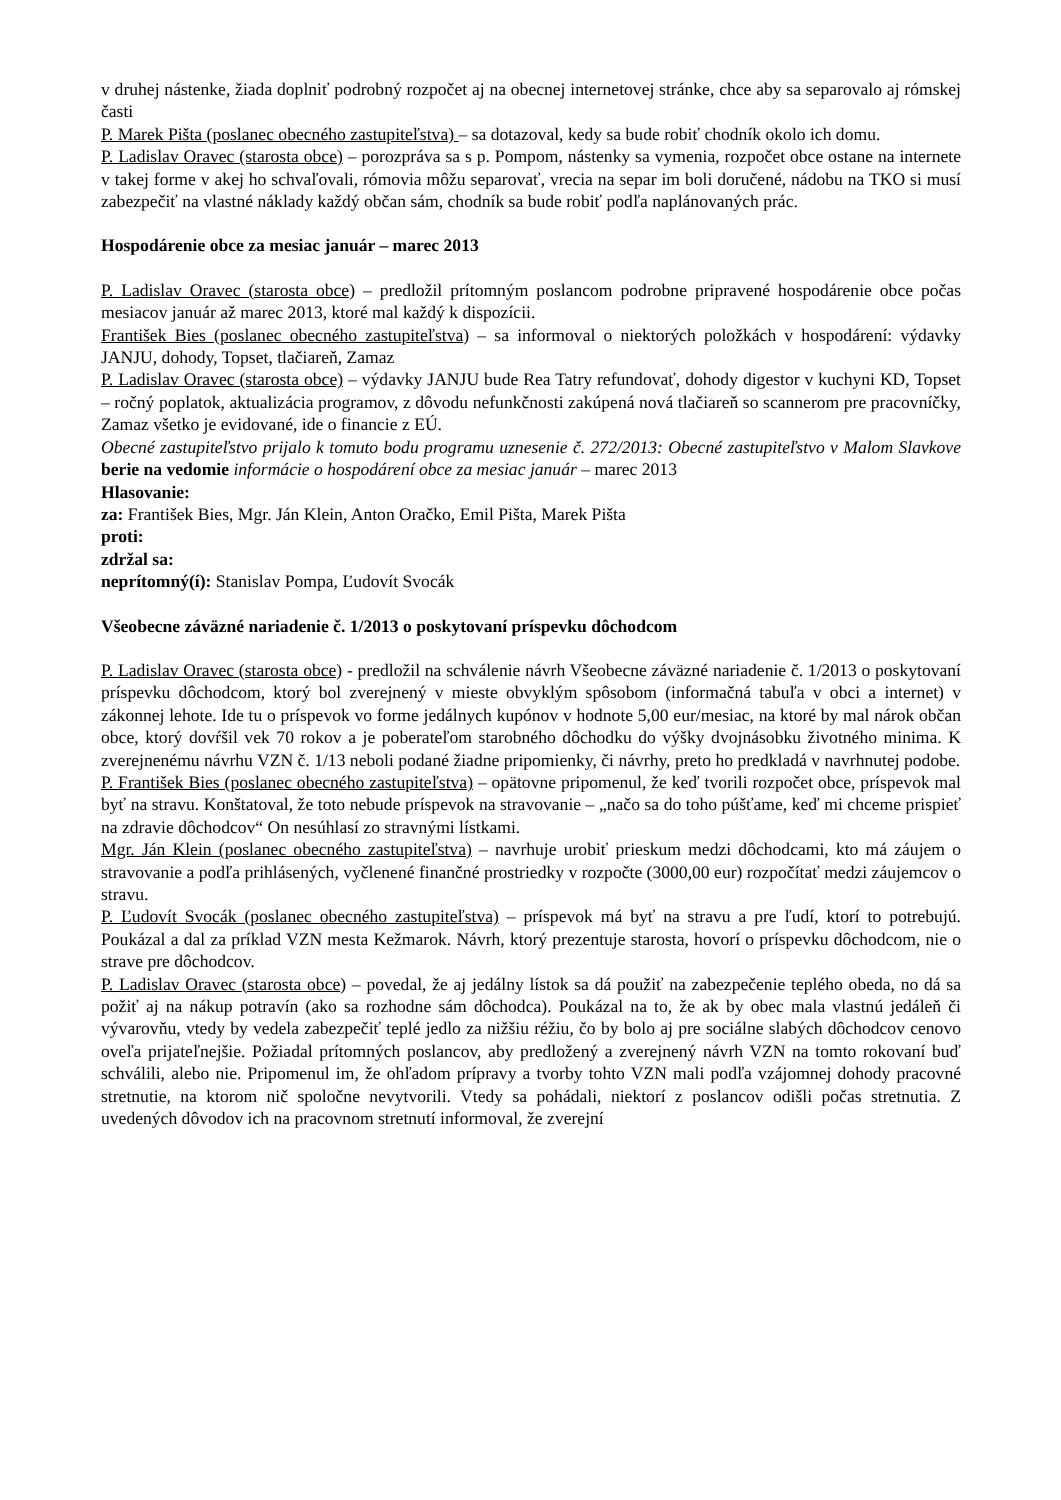v druhej nástenke, žiada doplniť podrobný rozpočet aj na obecnej internetovej stránke, chce aby sa separovalo aj rómskej časti
P. Marek Pišta (poslanec obecného zastupiteľstva) – sa dotazoval, kedy sa bude robiť chodník okolo ich domu.
P. Ladislav Oravec (starosta obce) – porozpráva sa s p. Pompom, nástenky sa vymenia, rozpočet obce ostane na internete v takej forme v akej ho schvaľovali, rómovia môžu separovať, vrecia na separ im boli doručené, nádobu na TKO si musí zabezpečiť na vlastné náklady každý občan sám, chodník sa bude robiť podľa naplánovaných prác.
Hospodárenie obce za mesiac január – marec 2013
P. Ladislav Oravec (starosta obce) – predložil prítomným poslancom podrobne pripravené hospodárenie obce počas mesiacov január až marec 2013, ktoré mal každý k dispozícii.
František Bies (poslanec obecného zastupiteľstva) – sa informoval o niektorých položkách v hospodárení: výdavky JANJU, dohody, Topset, tlačiareň, Zamaz
P. Ladislav Oravec (starosta obce) – výdavky JANJU bude Rea Tatry refundovať, dohody digestor v kuchyni KD, Topset – ročný poplatok, aktualizácia programov, z dôvodu nefunkčnosti zakúpená nová tlačiareň so scannerom pre pracovníčky, Zamaz všetko je evidované, ide o financie z EÚ.
Obecné zastupiteľstvo prijalo k tomuto bodu programu uznesenie č. 272/2013: Obecné zastupiteľstvo v Malom Slavkove berie na vedomie informácie o hospodárení obce za mesiac január – marec 2013
Hlasovanie:
za: František Bies, Mgr. Ján Klein, Anton Oračko, Emil Pišta, Marek Pišta
proti:
zdržal sa:
neprítomný(í): Stanislav Pompa, Ľudovít Svocák
Všeobecne záväzné nariadenie č. 1/2013 o poskytovaní príspevku dôchodcom
P. Ladislav Oravec (starosta obce) - predložil na schválenie návrh Všeobecne záväzné nariadenie č. 1/2013 o poskytovaní príspevku dôchodcom, ktorý bol zverejnený v mieste obvyklým spôsobom (informačná tabuľa v obci a internet) v zákonnej lehote. Ide tu o príspevok vo forme jedálnych kupónov v hodnote 5,00 eur/mesiac, na ktoré by mal nárok občan obce, ktorý dovŕšil vek 70 rokov a je poberateľom starobného dôchodku do výšky dvojnásobku životného minima. K zverejnenému návrhu VZN č. 1/13 neboli podané žiadne pripomienky, či návrhy, preto ho predkladá v navrhnutej podobe.
P. František Bies (poslanec obecného zastupiteľstva) – opätovne pripomenul, že keď tvorili rozpočet obce, príspevok mal byť na stravu. Konštatoval, že toto nebude príspevok na stravovanie – „načo sa do toho púšťame, keď mi chceme prispieť na zdravie dôchodcov“ On nesúhlasí zo stravnými lístkami.
Mgr. Ján Klein (poslanec obecného zastupiteľstva) – navrhuje urobiť prieskum medzi dôchodcami, kto má záujem o stravovanie a podľa prihlásených, vyčlenené finančné prostriedky v rozpočte (3000,00 eur) rozpočítať medzi záujemcov o stravu.
P. Ľudovít Svocák (poslanec obecného zastupiteľstva) – príspevok má byť na stravu a pre ľudí, ktorí to potrebujú. Poukázal a dal za príklad VZN mesta Kežmarok. Návrh, ktorý prezentuje starosta, hovorí o príspevku dôchodcom, nie o strave pre dôchodcov.
P. Ladislav Oravec (starosta obce) – povedal, že aj jedálny lístok sa dá použiť na zabezpečenie teplého obeda, no dá sa požiť aj na nákup potravín (ako sa rozhodne sám dôchodca). Poukázal na to, že ak by obec mala vlastnú jedáleň či vývarovňu, vtedy by vedela zabezpečiť teplé jedlo za nižšiu réžiu, čo by bolo aj pre sociálne slabých dôchodcov cenovo oveľa prijateľnejšie. Požiadal prítomných poslancov, aby predložený a zverejnený návrh VZN na tomto rokovaní buď schválili, alebo nie. Pripomenul im, že ohľadom prípravy a tvorby tohto VZN mali podľa vzájomnej dohody pracovné stretnutie, na ktorom nič spoločne nevytvorili. Vtedy sa pohádali, niektorí z poslancov odišli počas stretnutia. Z uvedených dôvodov ich na pracovnom stretnutí informoval, že zverejní